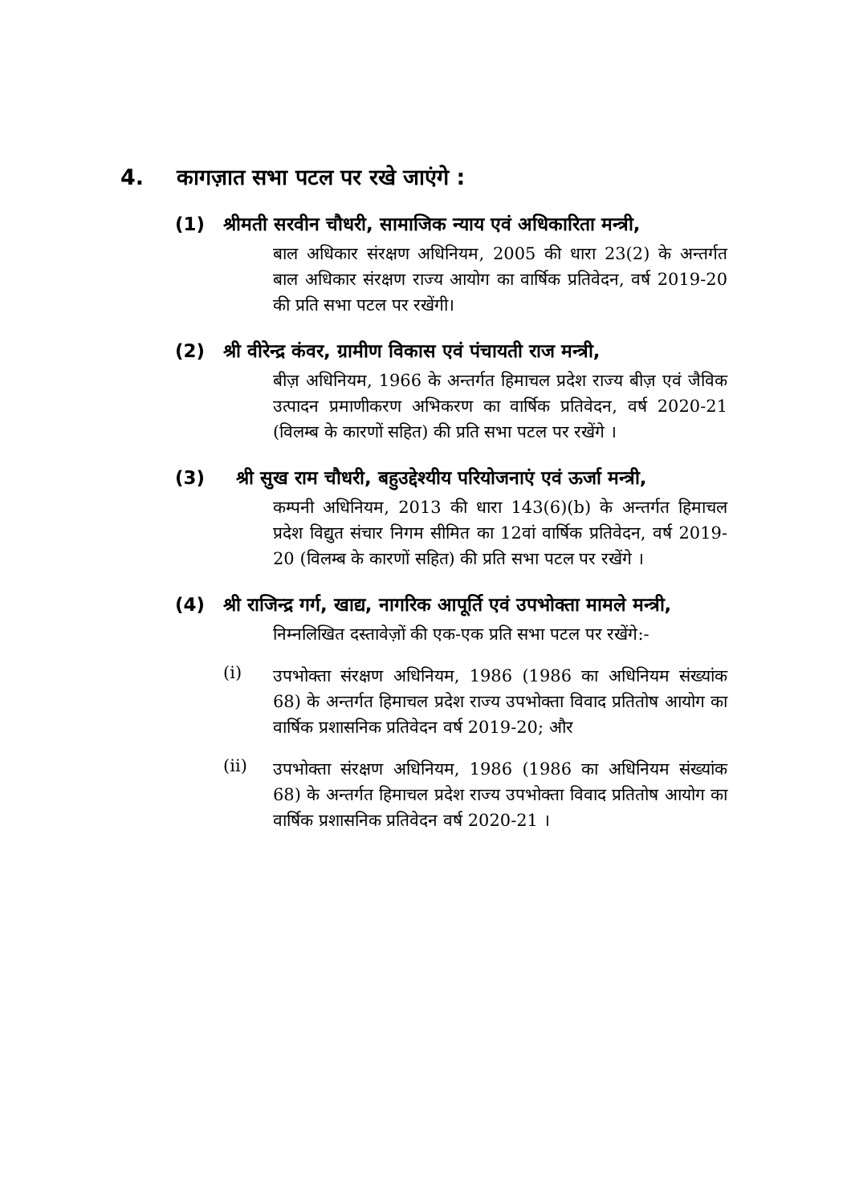4. कागज़ात सभा पटल पर रखे जाएंगे :
(1) श्रीमती सरवीन चौधरी, सामाजिक न्याय एवं अधिकारिता मन्त्री,
बाल अधिकार संरक्षण अधिनियम, 2005 की धारा 23(2) के अन्तर्गत बाल अधिकार संरक्षण राज्य आयोग का वार्षिक प्रतिवेदन, वर्ष 2019-20 की प्रति सभा पटल पर रखेंगी।
(2) श्री वीरेन्द्र कंवर, ग्रामीण विकास एवं पंचायती राज मन्त्री,
बीज़ अधिनियम, 1966 के अन्तर्गत हिमाचल प्रदेश राज्य बीज़ एवं जैविक उत्पादन प्रमाणीकरण अभिकरण का वार्षिक प्रतिवेदन, वर्ष 2020-21 (विलम्ब के कारणों सहित) की प्रति सभा पटल पर रखेंगे ।
(3) श्री सुख राम चौधरी, बहुउद्देश्यीय परियोजनाएं एवं ऊर्जा मन्त्री,
कम्पनी अधिनियम, 2013 की धारा 143(6)(b) के अन्तर्गत हिमाचल प्रदेश विद्युत संचार निगम सीमित का 12वां वार्षिक प्रतिवेदन, वर्ष 2019-20 (विलम्ब के कारणों सहित) की प्रति सभा पटल पर रखेंगे ।
(4) श्री राजिन्द्र गर्ग, खाद्य, नागरिक आपूर्ति एवं उपभोक्ता मामले मन्त्री,
निम्नलिखित दस्तावेज़ों की एक-एक प्रति सभा पटल पर रखेंगे:-
(i) उपभोक्ता संरक्षण अधिनियम, 1986 (1986 का अधिनियम संख्यांक 68) के अन्तर्गत हिमाचल प्रदेश राज्य उपभोक्ता विवाद प्रतितोष आयोग का वार्षिक प्रशासनिक प्रतिवेदन वर्ष 2019-20; और
(ii) उपभोक्ता संरक्षण अधिनियम, 1986 (1986 का अधिनियम संख्यांक 68) के अन्तर्गत हिमाचल प्रदेश राज्य उपभोक्ता विवाद प्रतितोष आयोग का वार्षिक प्रशासनिक प्रतिवेदन वर्ष 2020-21 ।